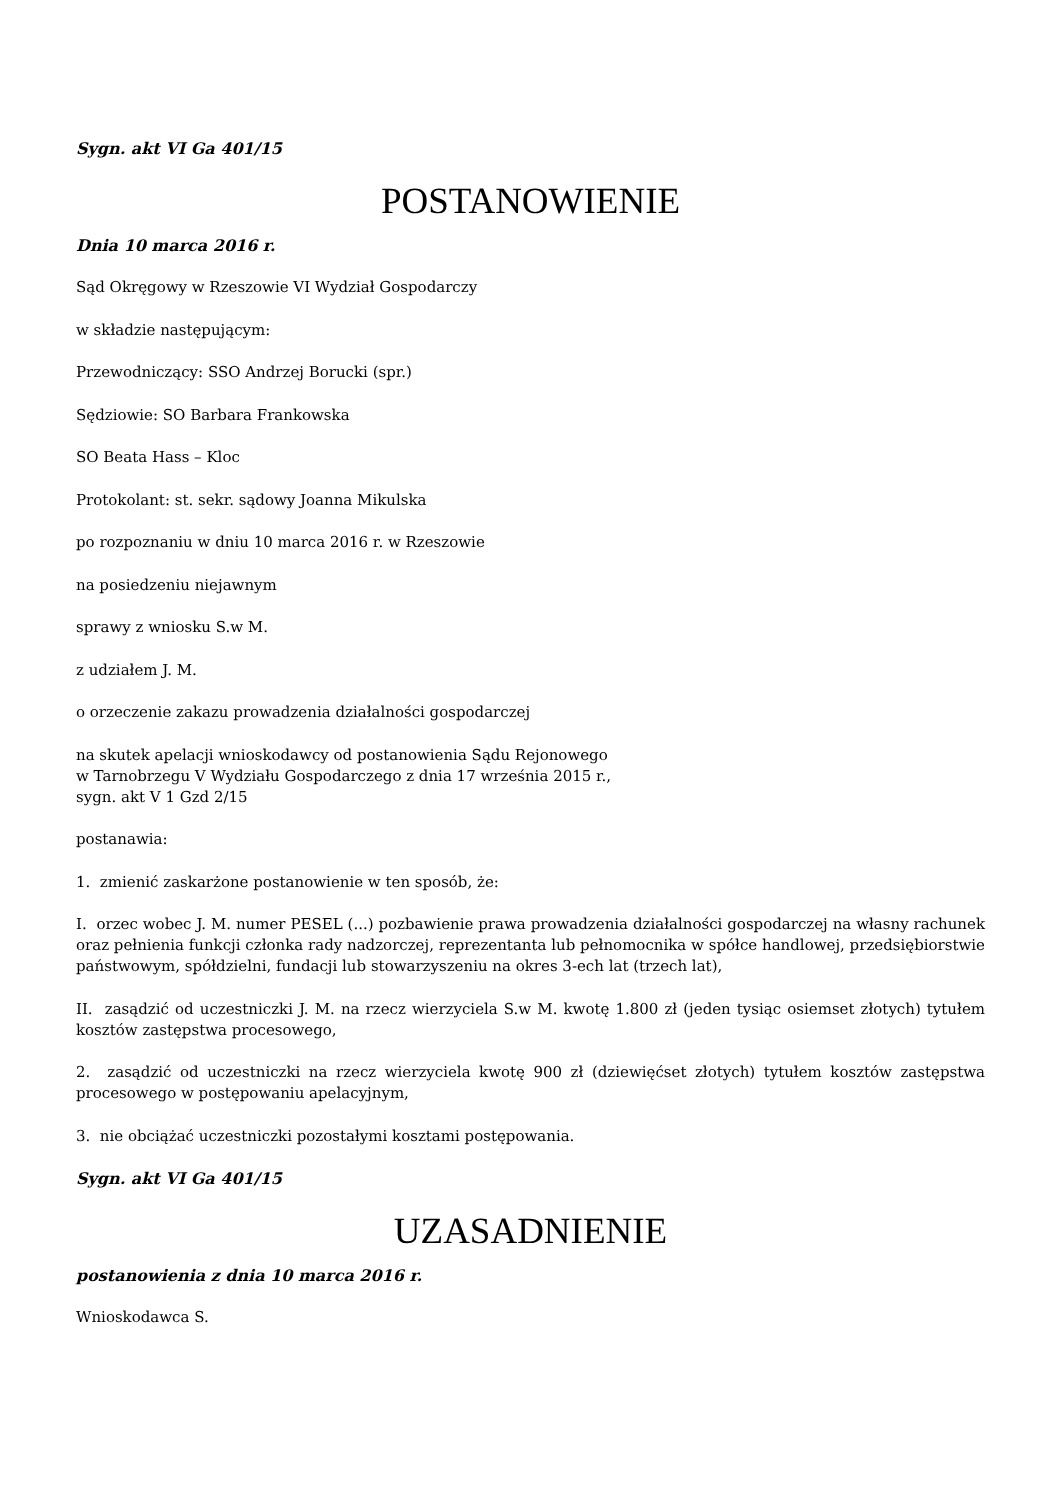Sygn. akt VI Ga 401/15
POSTANOWIENIE
Dnia 10 marca 2016 r.
Sąd Okręgowy w Rzeszowie VI Wydział Gospodarczy
w składzie następującym:
Przewodniczący: SSO Andrzej Borucki (spr.)
Sędziowie: SO Barbara Frankowska
SO Beata Hass – Kloc
Protokolant: st. sekr. sądowy Joanna Mikulska
po rozpoznaniu w dniu 10 marca 2016 r. w Rzeszowie
na posiedzeniu niejawnym
sprawy z wniosku S.w M.
z udziałem J. M.
o orzeczenie zakazu prowadzenia działalności gospodarczej
na skutek apelacji wnioskodawcy od postanowienia Sądu Rejonowego
w Tarnobrzegu V Wydziału Gospodarczego z dnia 17 września 2015 r.,
sygn. akt V 1 Gzd 2/15
postanawia:
1. zmienić zaskarżone postanowienie w ten sposób, że:
I. orzec wobec J. M. numer PESEL (...) pozbawienie prawa prowadzenia działalności gospodarczej na własny rachunek oraz pełnienia funkcji członka rady nadzorczej, reprezentanta lub pełnomocnika w spółce handlowej, przedsiębiorstwie państwowym, spółdzielni, fundacji lub stowarzyszeniu na okres 3-ech lat (trzech lat),
II. zasądzić od uczestniczki J. M. na rzecz wierzyciela S.w M. kwotę 1.800 zł (jeden tysiąc osiemset złotych) tytułem kosztów zastępstwa procesowego,
2. zasądzić od uczestniczki na rzecz wierzyciela kwotę 900 zł (dziewięćset złotych) tytułem kosztów zastępstwa procesowego w postępowaniu apelacyjnym,
3. nie obciążać uczestniczki pozostałymi kosztami postępowania.
Sygn. akt VI Ga 401/15
UZASADNIENIE
postanowienia z dnia 10 marca 2016 r.
Wnioskodawca S.